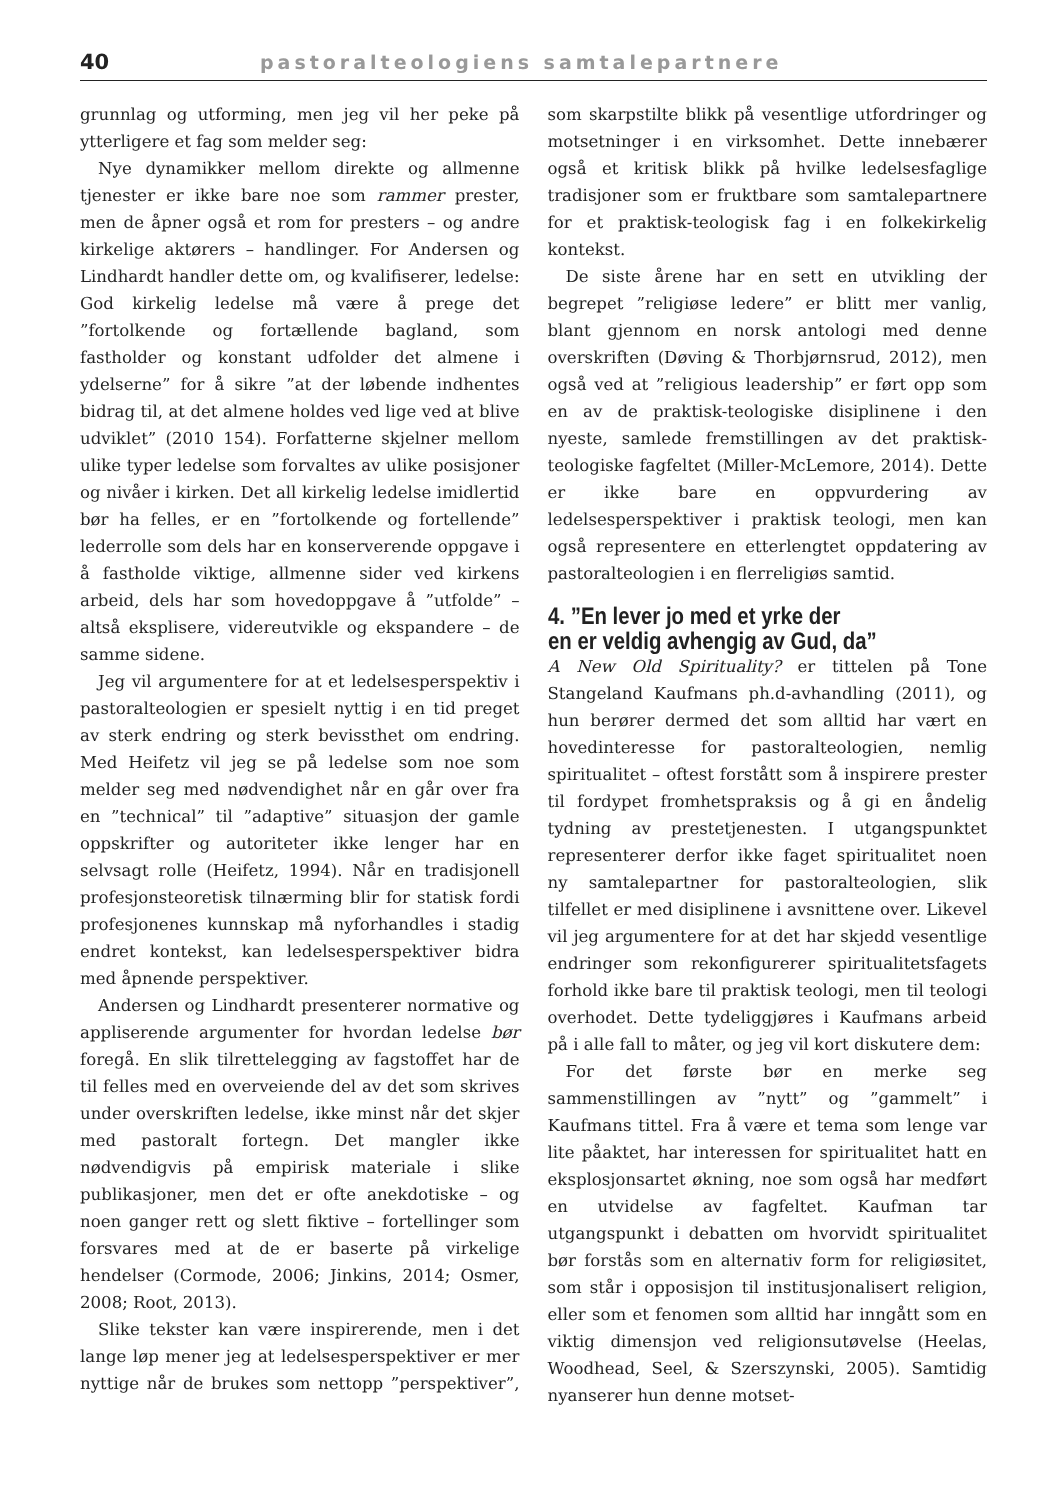40 pastoralteologiens samtalepartnere
grunnlag og utforming, men jeg vil her peke på ytterligere et fag som melder seg:
Nye dynamikker mellom direkte og allmenne tjenester er ikke bare noe som rammer prester, men de åpner også et rom for presters – og andre kirkelige aktørers – handlinger. For Andersen og Lindhardt handler dette om, og kvalifiserer, ledelse: God kirkelig ledelse må være å prege det ”fortolkende og fortællende bagland, som fastholder og konstant udfolder det almene i ydelserne” for å sikre ”at der løbende indhentes bidrag til, at det almene holdes ved lige ved at blive udviklet” (2010 154). Forfatterne skjelner mellom ulike typer ledelse som forvaltes av ulike posisjoner og nivåer i kirken. Det all kirkelig ledelse imidlertid bør ha felles, er en ”fortolkende og fortellende” lederrolle som dels har en konserverende oppgave i å fastholde viktige, allmenne sider ved kirkens arbeid, dels har som hovedoppgave å ”utfolde” – altså eksplisere, videreutvikle og ekspandere – de samme sidene.
Jeg vil argumentere for at et ledelsesperspektiv i pastoralteologien er spesielt nyttig i en tid preget av sterk endring og sterk bevissthet om endring. Med Heifetz vil jeg se på ledelse som noe som melder seg med nødvendighet når en går over fra en ”technical” til ”adaptive” situasjon der gamle oppskrifter og autoriteter ikke lenger har en selvsagt rolle (Heifetz, 1994). Når en tradisjonell profesjonsteoretisk tilnærming blir for statisk fordi profesjonenes kunnskap må nyforhandles i stadig endret kontekst, kan ledelsesperspektiver bidra med åpnende perspektiver.
Andersen og Lindhardt presenterer normative og appliserende argumenter for hvordan ledelse bør foregå. En slik tilrettelegging av fagstoffet har de til felles med en overveiende del av det som skrives under overskriften ledelse, ikke minst når det skjer med pastoralt fortegn. Det mangler ikke nødvendigvis på empirisk materiale i slike publikasjoner, men det er ofte anekdotiske – og noen ganger rett og slett fiktive – fortellinger som forsvares med at de er baserte på virkelige hendelser (Cormode, 2006; Jinkins, 2014; Osmer, 2008; Root, 2013).
Slike tekster kan være inspirerende, men i det lange løp mener jeg at ledelsesperspektiver er mer nyttige når de brukes som nettopp ”perspektiver”, som skarpstilte blikk på vesentlige utfordringer og motsetninger i en virksomhet. Dette innebærer også et kritisk blikk på hvilke ledelsesfaglige tradisjoner som er fruktbare som samtalepartnere for et praktisk-teologisk fag i en folkekirkelig kontekst.
De siste årene har en sett en utvikling der begrepet ”religiøse ledere” er blitt mer vanlig, blant gjennom en norsk antologi med denne overskriften (Døving & Thorbjørnsrud, 2012), men også ved at ”religious leadership” er ført opp som en av de praktisk-teologiske disiplinene i den nyeste, samlede fremstillingen av det praktisk-teologiske fagfeltet (Miller-McLemore, 2014). Dette er ikke bare en oppvurdering av ledelsesperspektiver i praktisk teologi, men kan også representere en etterlengtet oppdatering av pastoralteologien i en flerreligiøs samtid.
4. ”En lever jo med et yrke der
en er veldig avhengig av Gud, da”
A New Old Spirituality? er tittelen på Tone Stangeland Kaufmans ph.d-avhandling (2011), og hun berører dermed det som alltid har vært en hovedinteresse for pastoralteologien, nemlig spiritualitet – oftest forstått som å inspirere prester til fordypet fromhetspraksis og å gi en åndelig tydning av prestetjenesten. I utgangspunktet representerer derfor ikke faget spiritualitet noen ny samtalepartner for pastoralteologien, slik tilfellet er med disiplinene i avsnittene over. Likevel vil jeg argumentere for at det har skjedd vesentlige endringer som rekonfigurerer spiritualitetsfagets forhold ikke bare til praktisk teologi, men til teologi overhodet. Dette tydeliggjøres i Kaufmans arbeid på i alle fall to måter, og jeg vil kort diskutere dem:
For det første bør en merke seg sammenstillingen av ”nytt” og ”gammelt” i Kaufmans tittel. Fra å være et tema som lenge var lite påaktet, har interessen for spiritualitet hatt en eksplosjonsartet økning, noe som også har medført en utvidelse av fagfeltet. Kaufman tar utgangspunkt i debatten om hvorvidt spiritualitet bør forstås som en alternativ form for religiøsitet, som står i opposisjon til institusjonalisert religion, eller som et fenomen som alltid har inngått som en viktig dimensjon ved religionsutøvelse (Heelas, Woodhead, Seel, & Szerszynski, 2005). Samtidig nyanserer hun denne motset-